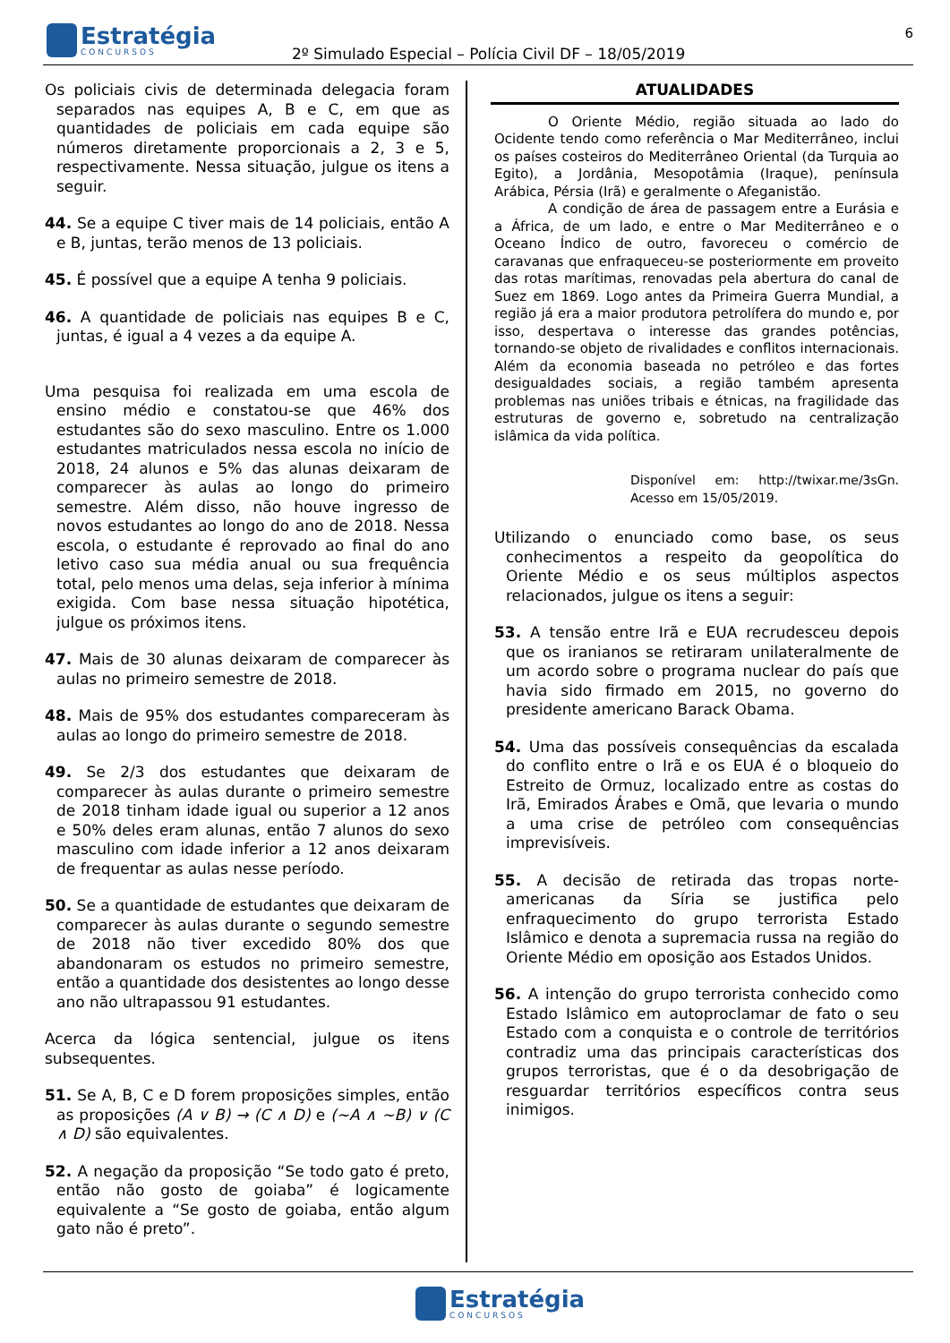Estratégia
CONCURSOS
2º Simulado Especial – Polícia Civil DF – 18/05/2019
6
Os policiais civis de determinada delegacia foram separados nas equipes A, B e C, em que as quantidades de policiais em cada equipe são números diretamente proporcionais a 2, 3 e 5, respectivamente. Nessa situação, julgue os itens a seguir.
44. Se a equipe C tiver mais de 14 policiais, então A e B, juntas, terão menos de 13 policiais.
45. É possível que a equipe A tenha 9 policiais.
46. A quantidade de policiais nas equipes B e C, juntas, é igual a 4 vezes a da equipe A.
Uma pesquisa foi realizada em uma escola de ensino médio e constatou-se que 46% dos estudantes são do sexo masculino. Entre os 1.000 estudantes matriculados nessa escola no início de 2018, 24 alunos e 5% das alunas deixaram de comparecer às aulas ao longo do primeiro semestre. Além disso, não houve ingresso de novos estudantes ao longo do ano de 2018. Nessa escola, o estudante é reprovado ao final do ano letivo caso sua média anual ou sua frequência total, pelo menos uma delas, seja inferior à mínima exigida. Com base nessa situação hipotética, julgue os próximos itens.
47. Mais de 30 alunas deixaram de comparecer às aulas no primeiro semestre de 2018.
48. Mais de 95% dos estudantes compareceram às aulas ao longo do primeiro semestre de 2018.
49. Se 2/3 dos estudantes que deixaram de comparecer às aulas durante o primeiro semestre de 2018 tinham idade igual ou superior a 12 anos e 50% deles eram alunas, então 7 alunos do sexo masculino com idade inferior a 12 anos deixaram de frequentar as aulas nesse período.
50. Se a quantidade de estudantes que deixaram de comparecer às aulas durante o segundo semestre de 2018 não tiver excedido 80% dos que abandonaram os estudos no primeiro semestre, então a quantidade dos desistentes ao longo desse ano não ultrapassou 91 estudantes.
Acerca da lógica sentencial, julgue os itens subsequentes.
51. Se A, B, C e D forem proposições simples, então as proposições (A ∨ B) → (C ∧ D) e (~A ∧ ~B) ∨ (C ∧ D) são equivalentes.
52. A negação da proposição “Se todo gato é preto, então não gosto de goiaba” é logicamente equivalente a “Se gosto de goiaba, então algum gato não é preto”.
ATUALIDADES
O Oriente Médio, região situada ao lado do Ocidente tendo como referência o Mar Mediterrâneo, inclui os países costeiros do Mediterrâneo Oriental (da Turquia ao Egito), a Jordânia, Mesopotâmia (Iraque), península Arábica, Pérsia (Irã) e geralmente o Afeganistão.
A condição de área de passagem entre a Eurásia e a África, de um lado, e entre o Mar Mediterrâneo e o Oceano Índico de outro, favoreceu o comércio de caravanas que enfraqueceu-se posteriormente em proveito das rotas marítimas, renovadas pela abertura do canal de Suez em 1869. Logo antes da Primeira Guerra Mundial, a região já era a maior produtora petrolífera do mundo e, por isso, despertava o interesse das grandes potências, tornando-se objeto de rivalidades e conflitos internacionais. Além da economia baseada no petróleo e das fortes desigualdades sociais, a região também apresenta problemas nas uniões tribais e étnicas, na fragilidade das estruturas de governo e, sobretudo na centralização islâmica da vida política.
Disponível em: http://twixar.me/3sGn. Acesso em 15/05/2019.
Utilizando o enunciado como base, os seus conhecimentos a respeito da geopolítica do Oriente Médio e os seus múltiplos aspectos relacionados, julgue os itens a seguir:
53. A tensão entre Irã e EUA recrudesceu depois que os iranianos se retiraram unilateralmente de um acordo sobre o programa nuclear do país que havia sido firmado em 2015, no governo do presidente americano Barack Obama.
54. Uma das possíveis consequências da escalada do conflito entre o Irã e os EUA é o bloqueio do Estreito de Ormuz, localizado entre as costas do Irã, Emirados Árabes e Omã, que levaria o mundo a uma crise de petróleo com consequências imprevisíveis.
55. A decisão de retirada das tropas norte-americanas da Síria se justifica pelo enfraquecimento do grupo terrorista Estado Islâmico e denota a supremacia russa na região do Oriente Médio em oposição aos Estados Unidos.
56. A intenção do grupo terrorista conhecido como Estado Islâmico em autoproclamar de fato o seu Estado com a conquista e o controle de territórios contradiz uma das principais características dos grupos terroristas, que é o da desobrigação de resguardar territórios específicos contra seus inimigos.
Estratégia
CONCURSOS